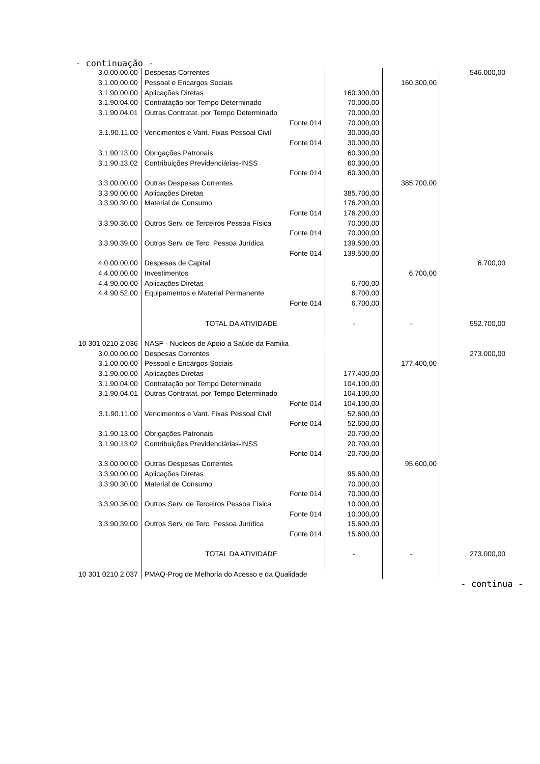- continuação -
| 3.0.00.00.00 | Despesas Correntes | | | | 546.000,00 |
| 3.1.00.00.00 | Pessoal e Encargos Sociais | | | 160.300,00 | |
| 3.1.90.00.00 | Aplicações Diretas | | 160.300,00 | | |
| 3.1.90.04.00 | Contratação por Tempo Determinado | | 70.000,00 | | |
| 3.1.90.04.01 | Outras Contratat. por Tempo Determinado | | 70.000,00 | | |
| | | Fonte 014 | 70.000,00 | | |
| 3.1.90.11.00 | Vencimentos e Vant. Fixas Pessoal Civil | | 30.000,00 | | |
| | | Fonte 014 | 30.000,00 | | |
| 3.1.90.13.00 | Obrigações Patronais | | 60.300,00 | | |
| 3.1.90.13.02 | Contribuições Previdenciárias-INSS | | 60.300,00 | | |
| | | Fonte 014 | 60.300,00 | | |
| 3.3.00.00.00 | Outras Despesas Correntes | | | 385.700,00 | |
| 3.3.90.00.00 | Aplicações Diretas | | 385.700,00 | | |
| 3.3.90.30.00 | Material de Consumo | | 176.200,00 | | |
| | | Fonte 014 | 176.200,00 | | |
| 3.3.90.36.00 | Outros Serv. de Terceiros Pessoa Física | | 70.000,00 | | |
| | | Fonte 014 | 70.000,00 | | |
| 3.3.90.39.00 | Outros Serv. de Terc. Pessoa Jurídica | | 139.500,00 | | |
| | | Fonte 014 | 139.500,00 | | |
| 4.0.00.00.00 | Despesas de Capital | | | | 6.700,00 |
| 4.4.00.00.00 | Investimentos | | | 6.700,00 | |
| 4.4.90.00.00 | Aplicações Diretas | | 6.700,00 | | |
| 4.4.90.52.00 | Equipamentos e Material Permanente | | 6.700,00 | | |
| | | Fonte 014 | 6.700,00 | | |
| | TOTAL DA ATIVIDADE | | - | - | 552.700,00 |
| 10 301 0210 2.036 | NASF - Nucleos de Apoio a Saúde da Familia | | | | |
| 3.0.00.00.00 | Despesas Correntes | | | | 273.000,00 |
| 3.1.00.00.00 | Pessoal e Encargos Sociais | | | 177.400,00 | |
| 3.1.90.00.00 | Aplicações Diretas | | 177.400,00 | | |
| 3.1.90.04.00 | Contratação por Tempo Determinado | | 104.100,00 | | |
| 3.1.90.04.01 | Outras Contratat. por Tempo Determinado | | 104.100,00 | | |
| | | Fonte 014 | 104.100,00 | | |
| 3.1.90.11.00 | Vencimentos e Vant. Fixas Pessoal Civil | | 52.600,00 | | |
| | | Fonte 014 | 52.600,00 | | |
| 3.1.90.13.00 | Obrigações Patronais | | 20.700,00 | | |
| 3.1.90.13.02 | Contribuições Previdenciárias-INSS | | 20.700,00 | | |
| | | Fonte 014 | 20.700,00 | | |
| 3.3.00.00.00 | Outras Despesas Correntes | | | 95.600,00 | |
| 3.3.90.00.00 | Aplicações Diretas | | 95.600,00 | | |
| 3.3.90.30.00 | Material de Consumo | | 70.000,00 | | |
| | | Fonte 014 | 70.000,00 | | |
| 3.3.90.36.00 | Outros Serv. de Terceiros Pessoa Física | | 10.000,00 | | |
| | | Fonte 014 | 10.000,00 | | |
| 3.3.90.39.00 | Outros Serv. de Terc. Pessoa Jurídica | | 15.600,00 | | |
| | | Fonte 014 | 15.600,00 | | |
| | TOTAL DA ATIVIDADE | | - | - | 273.000,00 |
| 10 301 0210 2.037 | PMAQ-Prog de Melhoria do Acesso e da Qualidade | | | | |
- continua -